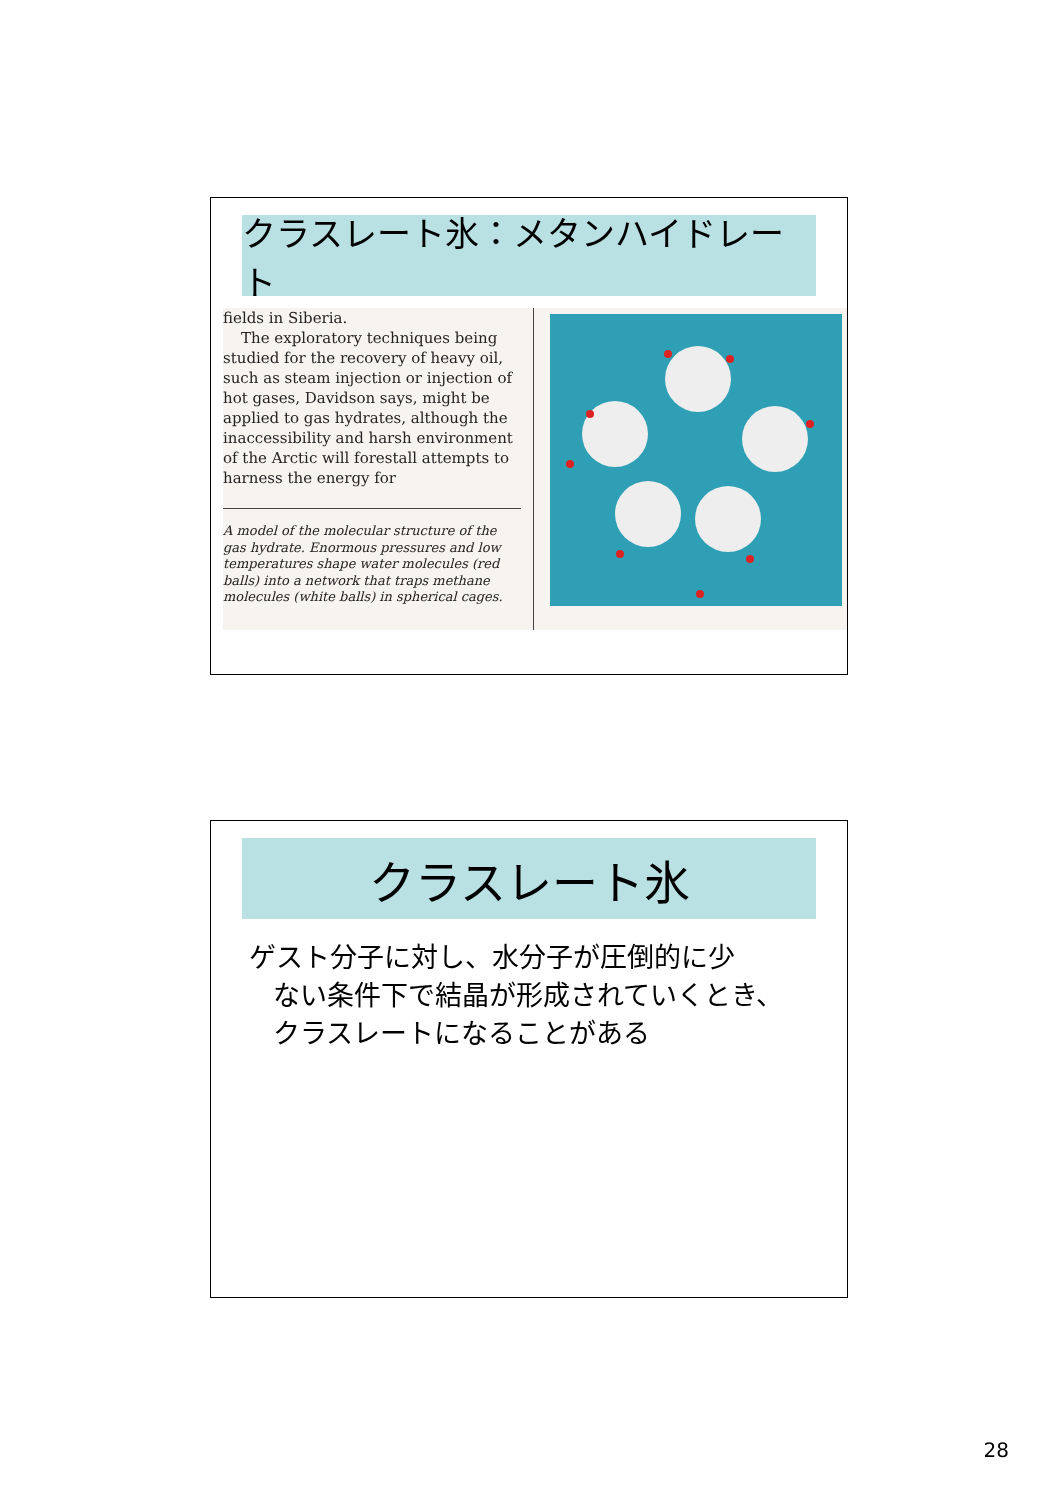クラスレート氷：メタンハイドレート
fields in Siberia.
The exploratory techniques being studied for the recovery of heavy oil, such as steam injection or injection of hot gases, Davidson says, might be applied to gas hydrates, although the inaccessibility and harsh environment of the Arctic will forestall attempts to harness the energy for
A model of the molecular structure of the gas hydrate. Enormous pressures and low temperatures shape water molecules (red balls) into a network that traps methane molecules (white balls) in spherical cages.
クラスレート氷
ゲスト分子に対し、水分子が圧倒的に少
ない条件下で結晶が形成されていくとき、
クラスレートになることがある
28